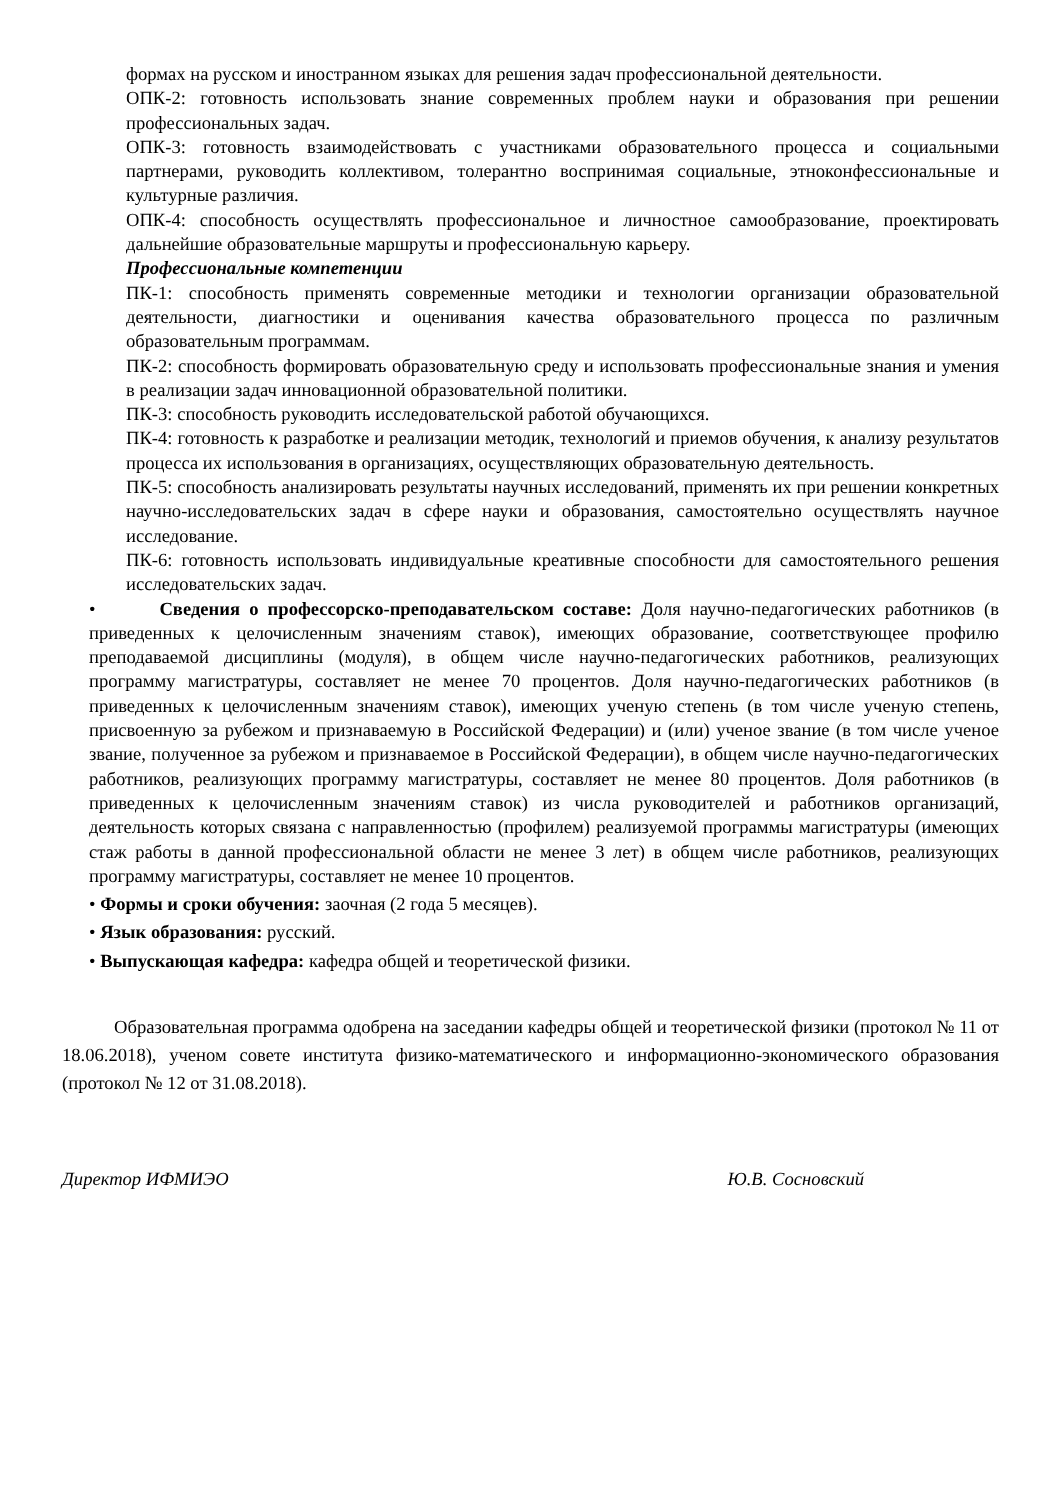формах на русском и иностранном языках для решения задач профессиональной деятельности.
ОПК-2: готовность использовать знание современных проблем науки и образования при решении профессиональных задач.
ОПК-3: готовность взаимодействовать с участниками образовательного процесса и социальными партнерами, руководить коллективом, толерантно воспринимая социальные, этноконфессиональные и культурные различия.
ОПК-4: способность осуществлять профессиональное и личностное самообразование, проектировать дальнейшие образовательные маршруты и профессиональную карьеру.
Профессиональные компетенции
ПК-1: способность применять современные методики и технологии организации образовательной деятельности, диагностики и оценивания качества образовательного процесса по различным образовательным программам.
ПК-2: способность формировать образовательную среду и использовать профессиональные знания и умения в реализации задач инновационной образовательной политики.
ПК-3: способность руководить исследовательской работой обучающихся.
ПК-4: готовность к разработке и реализации методик, технологий и приемов обучения, к анализу результатов процесса их использования в организациях, осуществляющих образовательную деятельность.
ПК-5: способность анализировать результаты научных исследований, применять их при решении конкретных научно-исследовательских задач в сфере науки и образования, самостоятельно осуществлять научное исследование.
ПК-6: готовность использовать индивидуальные креативные способности для самостоятельного решения исследовательских задач.
• Сведения о профессорско-преподавательском составе: Доля научно-педагогических работников (в приведенных к целочисленным значениям ставок), имеющих образование, соответствующее профилю преподаваемой дисциплины (модуля), в общем числе научно-педагогических работников, реализующих программу магистратуры, составляет не менее 70 процентов. Доля научно-педагогических работников (в приведенных к целочисленным значениям ставок), имеющих ученую степень (в том числе ученую степень, присвоенную за рубежом и признаваемую в Российской Федерации) и (или) ученое звание (в том числе ученое звание, полученное за рубежом и признаваемое в Российской Федерации), в общем числе научно-педагогических работников, реализующих программу магистратуры, составляет не менее 80 процентов. Доля работников (в приведенных к целочисленным значениям ставок) из числа руководителей и работников организаций, деятельность которых связана с направленностью (профилем) реализуемой программы магистратуры (имеющих стаж работы в данной профессиональной области не менее 3 лет) в общем числе работников, реализующих программу магистратуры, составляет не менее 10 процентов.
• Формы и сроки обучения: заочная (2 года 5 месяцев).
• Язык образования: русский.
• Выпускающая кафедра: кафедра общей и теоретической физики.
Образовательная программа одобрена на заседании кафедры общей и теоретической физики (протокол № 11 от 18.06.2018), ученом совете института физико-математического и информационно-экономического образования (протокол № 12 от 31.08.2018).
Директор ИФМИЭО Ю.В. Сосновский